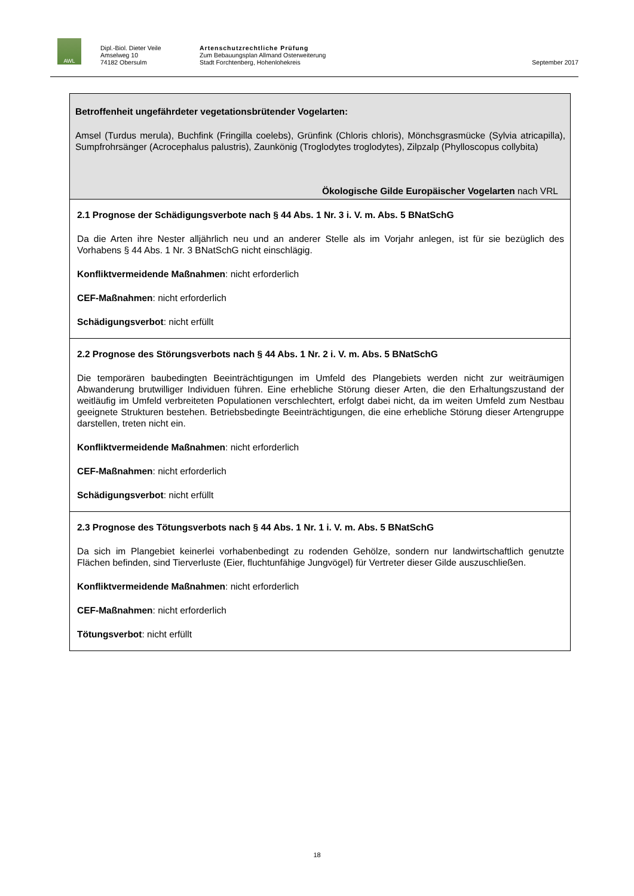AWL
Dipl.-Biol. Dieter Veile
Amselweg 10
74182 Obersulm
Artenschutzrechtliche Prüfung
Zum Bebauungsplan Allmand Osterweiterung
Stadt Forchtenberg, Hohenlohekreis
September 2017
Betroffenheit ungefährdeter vegetationsbrütender Vogelarten:
Amsel (Turdus merula), Buchfink (Fringilla coelebs), Grünfink (Chloris chloris), Mönchsgrasmücke (Sylvia atricapilla), Sumpfrohrsänger (Acrocephalus palustris), Zaunkönig (Troglodytes troglodytes), Zilpzalp (Phylloscopus collybita)
Ökologische Gilde Europäischer Vogelarten nach VRL
2.1 Prognose der Schädigungsverbote nach § 44 Abs. 1 Nr. 3 i. V. m. Abs. 5 BNatSchG
Da die Arten ihre Nester alljährlich neu und an anderer Stelle als im Vorjahr anlegen, ist für sie bezüglich des Vorhabens § 44 Abs. 1 Nr. 3 BNatSchG nicht einschlägig.
Konfliktvermeidende Maßnahmen: nicht erforderlich
CEF-Maßnahmen: nicht erforderlich
Schädigungsverbot: nicht erfüllt
2.2 Prognose des Störungsverbots nach § 44 Abs. 1 Nr. 2 i. V. m. Abs. 5 BNatSchG
Die temporären baubedingten Beeinträchtigungen im Umfeld des Plangebiets werden nicht zur weiträumigen Abwanderung brutwilliger Individuen führen. Eine erhebliche Störung dieser Arten, die den Erhaltungszustand der weitläufig im Umfeld verbreiteten Populationen verschlechtert, erfolgt dabei nicht, da im weiten Umfeld zum Nestbau geeignete Strukturen bestehen. Betriebsbedingte Beeinträchtigungen, die eine erhebliche Störung dieser Artengruppe darstellen, treten nicht ein.
Konfliktvermeidende Maßnahmen: nicht erforderlich
CEF-Maßnahmen: nicht erforderlich
Schädigungsverbot: nicht erfüllt
2.3 Prognose des Tötungsverbots nach § 44 Abs. 1 Nr. 1 i. V. m. Abs. 5 BNatSchG
Da sich im Plangebiet keinerlei vorhabenbedingt zu rodenden Gehölze, sondern nur landwirtschaftlich genutzte Flächen befinden, sind Tierverluste (Eier, fluchtunfähige Jungvögel) für Vertreter dieser Gilde auszuschließen.
Konfliktvermeidende Maßnahmen: nicht erforderlich
CEF-Maßnahmen: nicht erforderlich
Tötungsverbot: nicht erfüllt
18